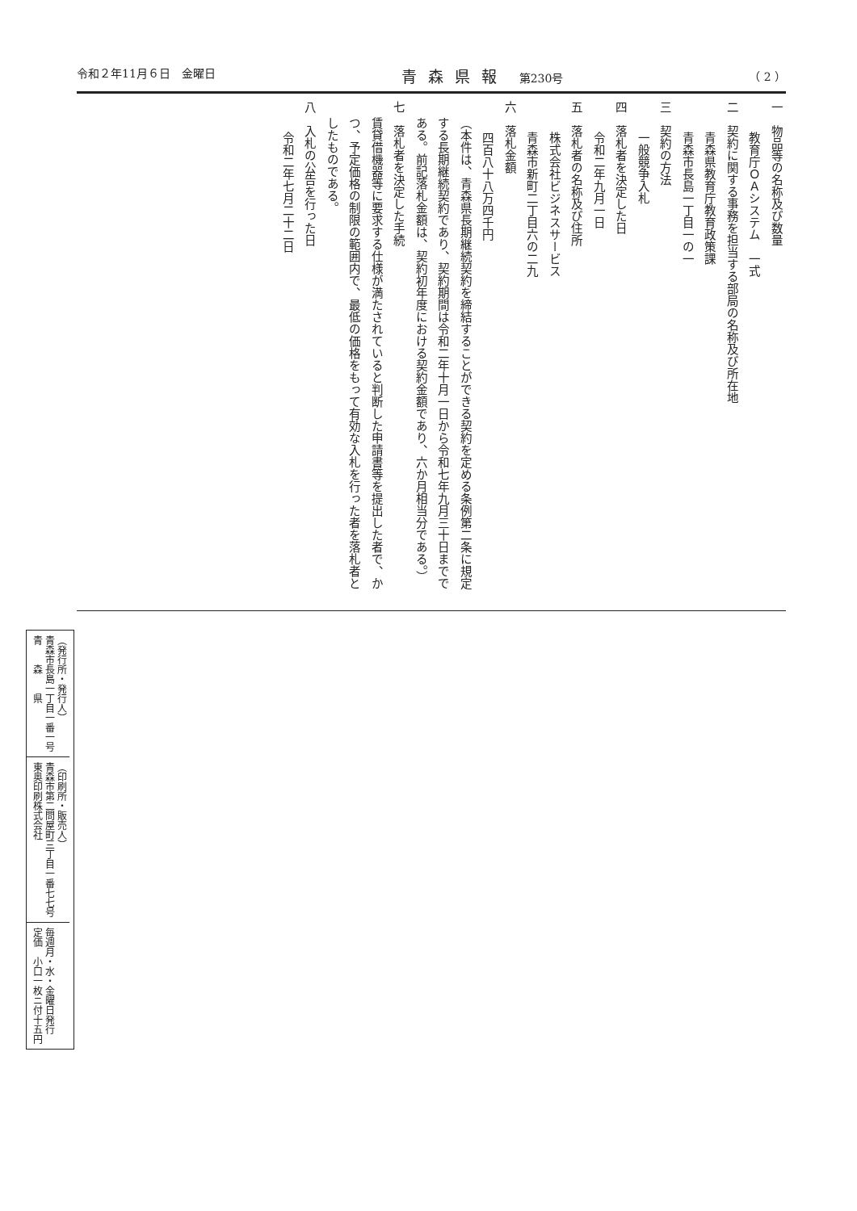令和２年11月６日　金曜日 青森県報　第230号 （ 2 ）
一　物品等の名称及び数量
教育庁ＯＡシステム　一式
二　契約に関する事務を担当する部局の名称及び所在地
青森県教育庁教育政策課
青森市長島一丁目一の一
三　契約の方法
一般競争入札
四　落札者を決定した日
令和二年九月一日
五　落札者の名称及び住所
株式会社ビジネスサービス
青森市新町二丁目六の二九
六　落札金額
四百八十八万四千円
（本件は、青森県長期継続契約を締結することができる契約を定める条例第二条に規定する長期継続契約であり、契約期間は令和二年十月一日から令和七年九月三十日までである。前記落札金額は、契約初年度における契約金額であり、六か月相当分である。）
七　落札者を決定した手続
賃貸借機器等に要求する仕様が満たされていると判断した申請書等を提出した者で、かつ、予定価格の制限の範囲内で、最低の価格をもって有効な入札を行った者を落札者としたものである。
八　入札の公告を行った日
令和二年七月二十二日
（発行所・発行人）
青森市長島一丁目一番一号
青　　森　　県
（印刷所・販売人）
青森市第二問屋町三丁目一番七七号
東奥印刷株式会社
毎週月・水・金曜日発行
定価　小口一枚ニ付十五円